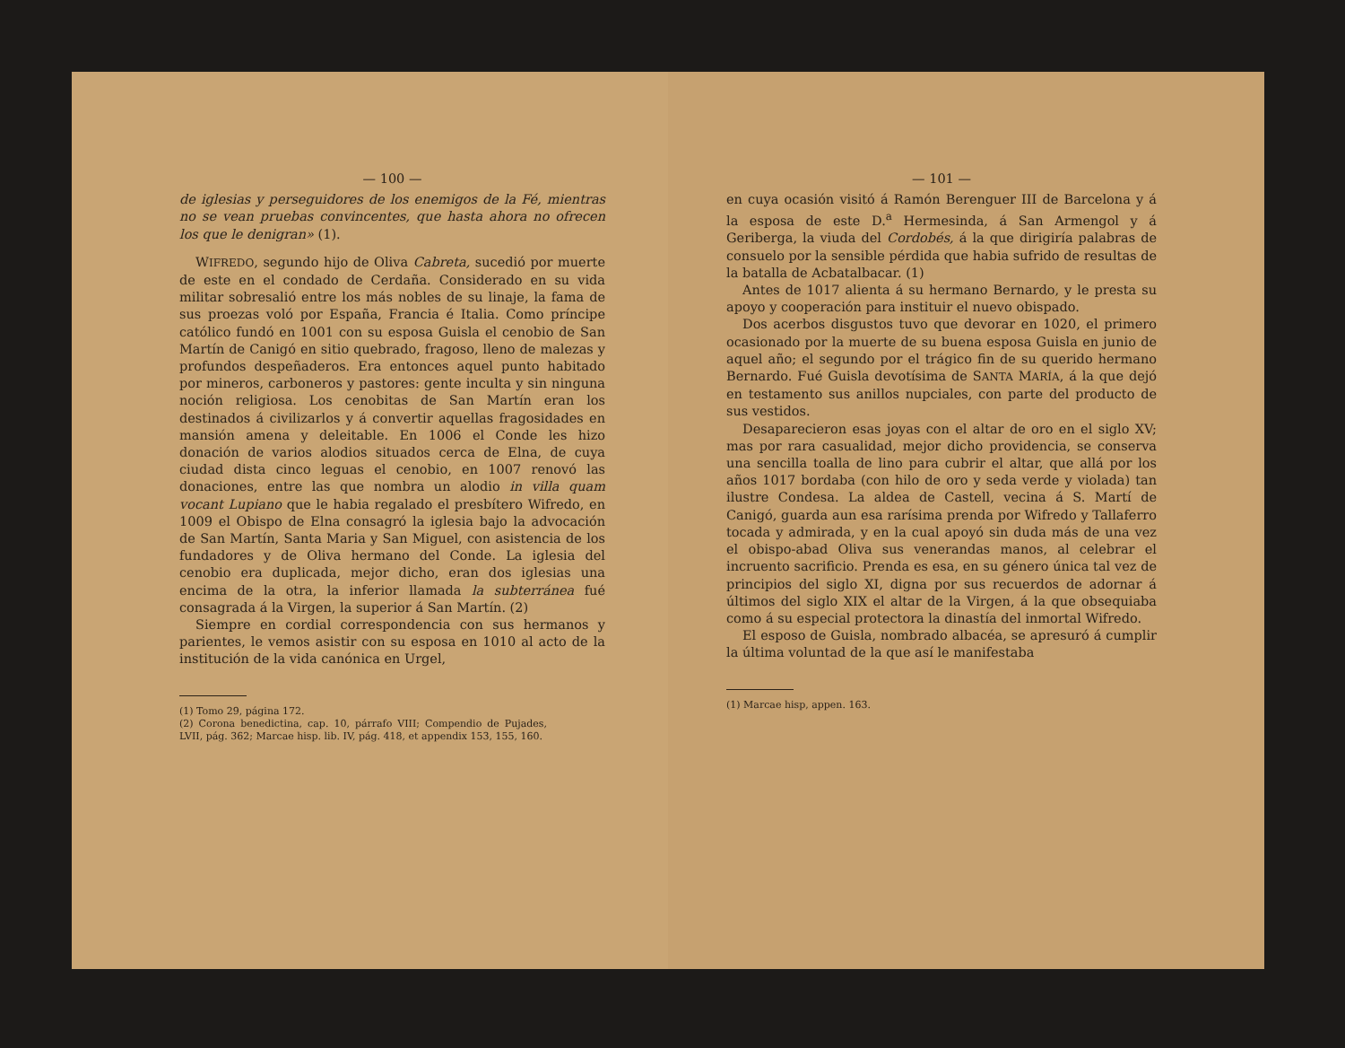— 100 —
de iglesias y perseguidores de los enemigos de la Fé, mientras no se vean pruebas convincentes, que hasta ahora no ofrecen los que le denigran» (1).
WIFREDO, segundo hijo de Oliva Cabreta, sucedió por muerte de este en el condado de Cerdaña. Considerado en su vida militar sobresalió entre los más nobles de su linaje, la fama de sus proezas voló por España, Francia é Italia. Como príncipe católico fundó en 1001 con su esposa Guisla el cenobio de San Martín de Canigó en sitio quebrado, fragoso, lleno de malezas y profundos despeñaderos. Era entonces aquel punto habitado por mineros, carboneros y pastores: gente inculta y sin ninguna noción religiosa. Los cenobitas de San Martín eran los destinados á civilizarlos y á convertir aquellas fragosidades en mansión amena y deleitable. En 1006 el Conde les hizo donación de varios alodios situados cerca de Elna, de cuya ciudad dista cinco leguas el cenobio, en 1007 renovó las donaciones, entre las que nombra un alodio in villa quam vocant Lupiano que le habia regalado el presbítero Wifredo, en 1009 el Obispo de Elna consagró la iglesia bajo la advocación de San Martín, Santa Maria y San Miguel, con asistencia de los fundadores y de Oliva hermano del Conde. La iglesia del cenobio era duplicada, mejor dicho, eran dos iglesias una encima de la otra, la inferior llamada la subterránea fué consagrada á la Virgen, la superior á San Martín. (2)
Siempre en cordial correspondencia con sus hermanos y parientes, le vemos asistir con su esposa en 1010 al acto de la institución de la vida canónica en Urgel,
(1) Tomo 29, página 172.
(2) Corona benedictina, cap. 10, párrafo VIII; Compendio de Pujades, LVII, pág. 362; Marcae hisp. lib. IV, pág. 418, et appendix 153, 155, 160.
— 101 —
en cuya ocasión visitó á Ramón Berenguer III de Barcelona y á la esposa de este D.<sup>a</sup> Hermesinda, á San Armengol y á Geriberga, la viuda del Cordobés, á la que dirigiría palabras de consuelo por la sensible pérdida que habia sufrido de resultas de la batalla de Acbatalbacar. (1)
Antes de 1017 alienta á su hermano Bernardo, y le presta su apoyo y cooperación para instituir el nuevo obispado.
Dos acerbos disgustos tuvo que devorar en 1020, el primero ocasionado por la muerte de su buena esposa Guisla en junio de aquel año; el segundo por el trágico fin de su querido hermano Bernardo. Fué Guisla devotísima de SANTA MARÍA, á la que dejó en testamento sus anillos nupciales, con parte del producto de sus vestidos.
Desaparecieron esas joyas con el altar de oro en el siglo XV; mas por rara casualidad, mejor dicho providencia, se conserva una sencilla toalla de lino para cubrir el altar, que allá por los años 1017 bordaba (con hilo de oro y seda verde y violada) tan ilustre Condesa. La aldea de Castell, vecina á S. Martí de Canigó, guarda aun esa rarísima prenda por Wifredo y Tallaferro tocada y admirada, y en la cual apoyó sin duda más de una vez el obispo-abad Oliva sus venerandas manos, al celebrar el incruento sacrificio. Prenda es esa, en su género única tal vez de principios del siglo XI, digna por sus recuerdos de adornar á últimos del siglo XIX el altar de la Virgen, á la que obsequiaba como á su especial protectora la dinastía del inmortal Wifredo.
El esposo de Guisla, nombrado albacéa, se apresuró á cumplir la última voluntad de la que así le manifestaba
(1) Marcae hisp, appen. 163.